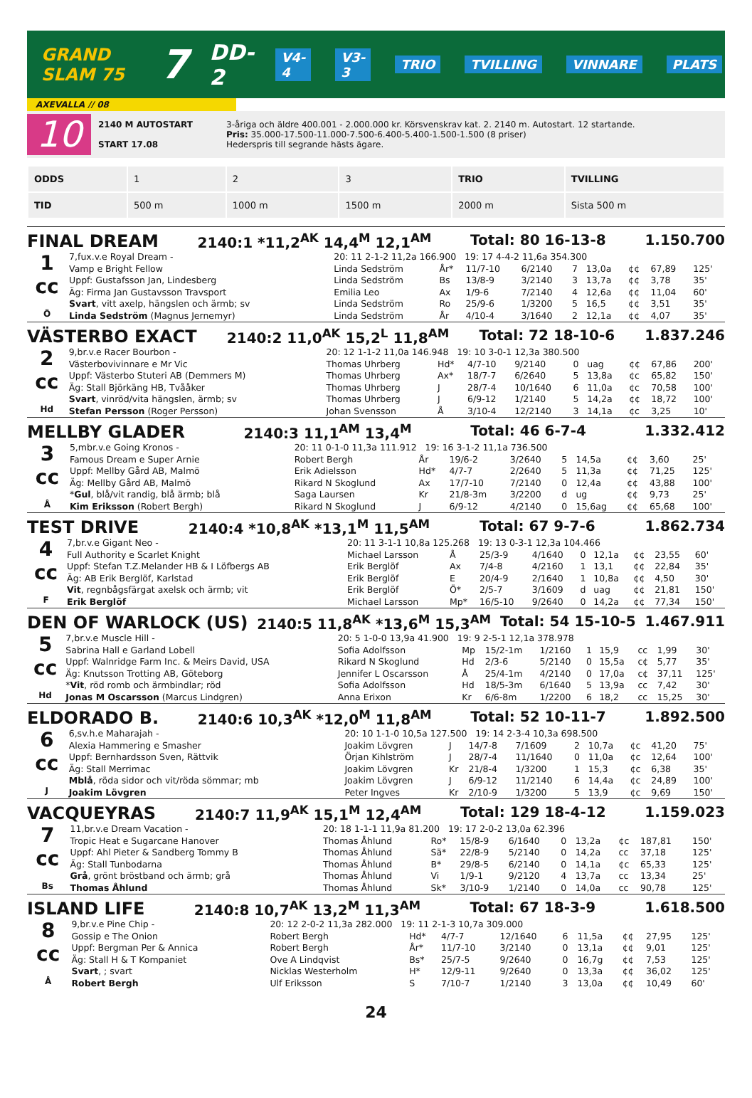GRAND SLAM 75 7 DD-2 V4-4 V3-3 TRIO TVILLING VINNARE PLATS
AXEVALLA // 08
10
2140 M AUTOSTART
START 17.08
3-åriga och äldre 400.001 - 2.000.000 kr. Körsvenskrav kat. 2. 2140 m. Autostart. 12 startande.
Pris: 35.000-17.500-11.000-7.500-6.400-5.400-1.500-1.500 (8 priser)
Hederspris till segrande hästs ägare.
| ODDS | 1 | 2 | 3 | TRIO | TVILLING |
| TID | 500 m | 1000 m | 1500 m | 2000 m | Sista 500 m |
FINAL DREAM 2140:1 *11,2<sup>AK</sup> 14,4<sup>M</sup> 12,1<sup>AM</sup> Total: 80 16-13-8 1.150.700
| 1 cc Ö | 7,fux.v.e Royal Dream - | 20: 11 2-1-2 11,2a 166.900 19: 17 4-4-2 11,6a 354.300 | | | | | | | | |
| | Vamp e Bright Fellow | Linda Sedström | År* | 11/7-10 | 6/2140 | 7 | 13,0a | ¢¢ | 67,89 | 125' |
| | Uppf: Gustafsson Jan, Lindesberg | Linda Sedström | Bs | 13/8-9 | 3/2140 | 3 | 13,7a | ¢¢ | 3,78 | 35' |
| | Äg: Firma Jan Gustavsson Travsport | Emilia Leo | Ax | 1/9-6 | 7/2140 | 4 | 12,6a | ¢¢ | 11,04 | 60' |
| | Svart , vitt axelp, hängslen och ärmb; sv | Linda Sedström | Ro | 25/9-6 | 1/3200 | 5 | 16,5 | ¢¢ | 3,51 | 35' |
| | Linda Sedström (Magnus Jernemyr) | Linda Sedström | År | 4/10-4 | 3/1640 | 2 | 12,1a | ¢¢ | 4,07 | 35' |
VÄSTERBO EXACT 2140:2 11,0<sup>AK</sup> 15,2<sup>L</sup> 11,8<sup>AM</sup> Total: 72 18-10-6 1.837.246
| 2 cc Hd | 9,br.v.e Racer Bourbon - | 20: 12 1-1-2 11,0a 146.948 19: 10 3-0-1 12,3a 380.500 | | | | | | | | |
| | Västerbovivinnare e Mr Vic | Thomas Uhrberg | Hd* | 4/7-10 | 9/2140 | 0 | uag | ¢¢ | 67,86 | 200' |
| | Uppf: Västerbo Stuteri AB (Demmers M) | Thomas Uhrberg | Ax* | 18/7-7 | 6/2640 | 5 | 13,8a | ¢c | 65,82 | 150' |
| | Äg: Stall Björkäng HB, Tvååker | Thomas Uhrberg | J | 28/7-4 | 10/1640 | 6 | 11,0a | ¢c | 70,58 | 100' |
| | Svart , vinröd/vita hängslen, ärmb; sv | Thomas Uhrberg | J | 6/9-12 | 1/2140 | 5 | 14,2a | ¢¢ | 18,72 | 100' |
| | Stefan Persson (Roger Persson) | Johan Svensson | Å | 3/10-4 | 12/2140 | 3 | 14,1a | ¢c | 3,25 | 10' |
MELLBY GLADER 2140:3 11,1<sup>AM</sup> 13,4<sup>M</sup> Total: 46 6-7-4 1.332.412
| 3 cc Å | 5,mbr.v.e Going Kronos - | 20: 11 0-1-0 11,3a 111.912 19: 16 3-1-2 11,1a 736.500 | | | | | | | | |
| | Famous Dream e Super Arnie | Robert Bergh | År | 19/6-2 | 3/2640 | 5 | 14,5a | ¢¢ | 3,60 | 25' |
| | Uppf: Mellby Gård AB, Malmö | Erik Adielsson | Hd* | 4/7-7 | 2/2640 | 5 | 11,3a | ¢¢ | 71,25 | 125' |
| | Äg: Mellby Gård AB, Malmö | Rikard N Skoglund | Ax | 17/7-10 | 7/2140 | 0 | 12,4a | ¢¢ | 43,88 | 100' |
| | * Gul , blå/vit randig, blå ärmb; blå | Saga Laursen | Kr | 21/8-3m | 3/2200 | d | ug | ¢¢ | 9,73 | 25' |
| | Kim Eriksson (Robert Bergh) | Rikard N Skoglund | J | 6/9-12 | 4/2140 | 0 | 15,6ag | ¢¢ | 65,68 | 100' |
TEST DRIVE 2140:4 *10,8<sup>AK</sup> *13,1<sup>M</sup> 11,5<sup>AM</sup> Total: 67 9-7-6 1.862.734
| 4 cc F | 7,br.v.e Gigant Neo - | 20: 11 3-1-1 10,8a 125.268 19: 13 0-3-1 12,3a 104.466 | | | | | | | | |
| | Full Authority e Scarlet Knight | Michael Larsson | Å | 25/3-9 | 4/1640 | 0 | 12,1a | ¢¢ | 23,55 | 60' |
| | Uppf: Stefan T.Z.Melander HB & I Löfbergs AB | Erik Berglöf | Ax | 7/4-8 | 4/2160 | 1 | 13,1 | ¢¢ | 22,84 | 35' |
| | Äg: AB Erik Berglöf, Karlstad | Erik Berglöf | E | 20/4-9 | 2/1640 | 1 | 10,8a | ¢¢ | 4,50 | 30' |
| | Vit , regnbågsfärgat axelsk och ärmb; vit | Erik Berglöf | Ö* | 2/5-7 | 3/1609 | d | uag | ¢¢ | 21,81 | 150' |
| | Erik Berglöf | Michael Larsson | Mp* | 16/5-10 | 9/2640 | 0 | 14,2a | ¢¢ | 77,34 | 150' |
DEN OF WARLOCK (US) 2140:5 11,8<sup>AK</sup> *13,6<sup>M</sup> 15,3<sup>AM</sup> Total: 54 15-10-5 1.467.911
| 5 cc Hd | 7,br.v.e Muscle Hill - | 20: 5 1-0-0 13,9a 41.900 19: 9 2-5-1 12,1a 378.978 | | | | | | | | |
| | Sabrina Hall e Garland Lobell | Sofia Adolfsson | Mp | 15/2-1m | 1/2160 | 1 | 15,9 | cc | 1,99 | 30' |
| | Uppf: Walnridge Farm Inc. & Meirs David, USA | Rikard N Skoglund | Hd | 2/3-6 | 5/2140 | 0 | 15,5a | c¢ | 5,77 | 35' |
| | Äg: Knutsson Trotting AB, Göteborg | Jennifer L Oscarsson | Å | 25/4-1m | 4/2140 | 0 | 17,0a | c¢ | 37,11 | 125' |
| | * Vit , röd romb och ärmbindlar; röd | Sofia Adolfsson | Hd | 18/5-3m | 6/1640 | 5 | 13,9a | cc | 7,42 | 30' |
| | Jonas M Oscarsson (Marcus Lindgren) | Anna Erixon | Kr | 6/6-8m | 1/2200 | 6 | 18,2 | cc | 15,25 | 30' |
ELDORADO B. 2140:6 10,3<sup>AK</sup> *12,0<sup>M</sup> 11,8<sup>AM</sup> Total: 52 10-11-7 1.892.500
| 6 cc J | 6,sv.h.e Maharajah - | 20: 10 1-1-0 10,5a 127.500 19: 14 2-3-4 10,3a 698.500 | | | | | | | | |
| | Alexia Hammering e Smasher | Joakim Lövgren | J | 14/7-8 | 7/1609 | 2 | 10,7a | ¢c | 41,20 | 75' |
| | Uppf: Bernhardsson Sven, Rättvik | Örjan Kihlström | J | 28/7-4 | 11/1640 | 0 | 11,0a | ¢c | 12,64 | 100' |
| | Äg: Stall Merrimac | Joakim Lövgren | Kr | 21/8-4 | 1/3200 | 1 | 15,3 | ¢c | 6,38 | 35' |
| | Mblå , röda sidor och vit/röda sömmar; mb | Joakim Lövgren | J | 6/9-12 | 11/2140 | 6 | 14,4a | ¢c | 24,89 | 100' |
| | Joakim Lövgren | Peter Ingves | Kr | 2/10-9 | 1/3200 | 5 | 13,9 | ¢c | 9,69 | 150' |
VACQUEYRAS 2140:7 11,9<sup>AK</sup> 15,1<sup>M</sup> 12,4<sup>AM</sup> Total: 129 18-4-12 1.159.023
| 7 cc Bs | 11,br.v.e Dream Vacation - | 20: 18 1-1-1 11,9a 81.200 19: 17 2-0-2 13,0a 62.396 | | | | | | | | |
| | Tropic Heat e Sugarcane Hanover | Thomas Åhlund | Ro* | 15/8-9 | 6/1640 | 0 | 13,2a | ¢c | 187,81 | 150' |
| | Uppf: Ahl Pieter & Sandberg Tommy B | Thomas Åhlund | Sä* | 22/8-9 | 5/2140 | 0 | 14,2a | cc | 37,18 | 125' |
| | Äg: Stall Tunbodarna | Thomas Åhlund | B* | 29/8-5 | 6/2140 | 0 | 14,1a | ¢c | 65,33 | 125' |
| | Grå , grönt bröstband och ärmb; grå | Thomas Åhlund | Vi | 1/9-1 | 9/2120 | 4 | 13,7a | cc | 13,34 | 25' |
| | Thomas Åhlund | Thomas Åhlund | Sk* | 3/10-9 | 1/2140 | 0 | 14,0a | cc | 90,78 | 125' |
ISLAND LIFE 2140:8 10,7<sup>AK</sup> 13,2<sup>M</sup> 11,3<sup>AM</sup> Total: 67 18-3-9 1.618.500
| 8 cc Å | 9,br.v.e Pine Chip - | 20: 12 2-0-2 11,3a 282.000 19: 11 2-1-3 10,7a 309.000 | | | | | | | | |
| | Gossip e The Onion | Robert Bergh | Hd* | 4/7-7 | 12/1640 | 6 | 11,5a | ¢¢ | 27,95 | 125' |
| | Uppf: Bergman Per & Annica | Robert Bergh | År* | 11/7-10 | 3/2140 | 0 | 13,1a | ¢¢ | 9,01 | 125' |
| | Äg: Stall H & T Kompaniet | Ove A Lindqvist | Bs* | 25/7-5 | 9/2640 | 0 | 16,7g | ¢¢ | 7,53 | 125' |
| | Svart , ; svart | Nicklas Westerholm | H* | 12/9-11 | 9/2640 | 0 | 13,3a | ¢¢ | 36,02 | 125' |
| | Robert Bergh | Ulf Eriksson | S | 7/10-7 | 1/2140 | 3 | 13,0a | ¢¢ | 10,49 | 60' |
24